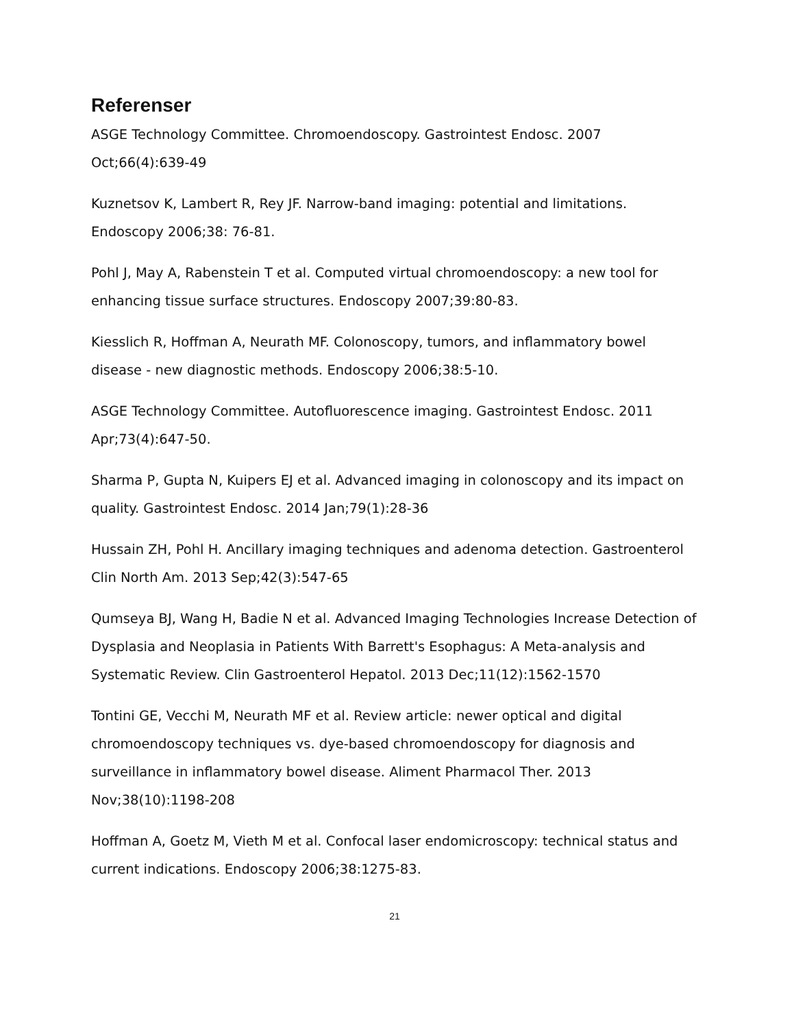Referenser
ASGE Technology Committee. Chromoendoscopy. Gastrointest Endosc. 2007 Oct;66(4):639-49
Kuznetsov K, Lambert R, Rey JF. Narrow-band imaging: potential and limitations. Endoscopy 2006;38: 76-81.
Pohl J, May A, Rabenstein T et al. Computed virtual chromoendoscopy: a new tool for enhancing tissue surface structures. Endoscopy 2007;39:80-83.
Kiesslich R, Hoffman A, Neurath MF. Colonoscopy, tumors, and inflammatory bowel disease - new diagnostic methods. Endoscopy 2006;38:5-10.
ASGE Technology Committee. Autofluorescence imaging. Gastrointest Endosc. 2011 Apr;73(4):647-50.
Sharma P, Gupta N, Kuipers EJ et al. Advanced imaging in colonoscopy and its impact on quality. Gastrointest Endosc. 2014 Jan;79(1):28-36
Hussain ZH, Pohl H. Ancillary imaging techniques and adenoma detection. Gastroenterol Clin North Am. 2013 Sep;42(3):547-65
Qumseya BJ, Wang H, Badie N et al. Advanced Imaging Technologies Increase Detection of Dysplasia and Neoplasia in Patients With Barrett's Esophagus: A Meta-analysis and Systematic Review. Clin Gastroenterol Hepatol. 2013 Dec;11(12):1562-1570
Tontini GE, Vecchi M, Neurath MF et al. Review article: newer optical and digital chromoendoscopy techniques vs. dye-based chromoendoscopy for diagnosis and surveillance in inflammatory bowel disease. Aliment Pharmacol Ther. 2013 Nov;38(10):1198-208
Hoffman A, Goetz M, Vieth M et al. Confocal laser endomicroscopy: technical status and current indications. Endoscopy 2006;38:1275-83.
21